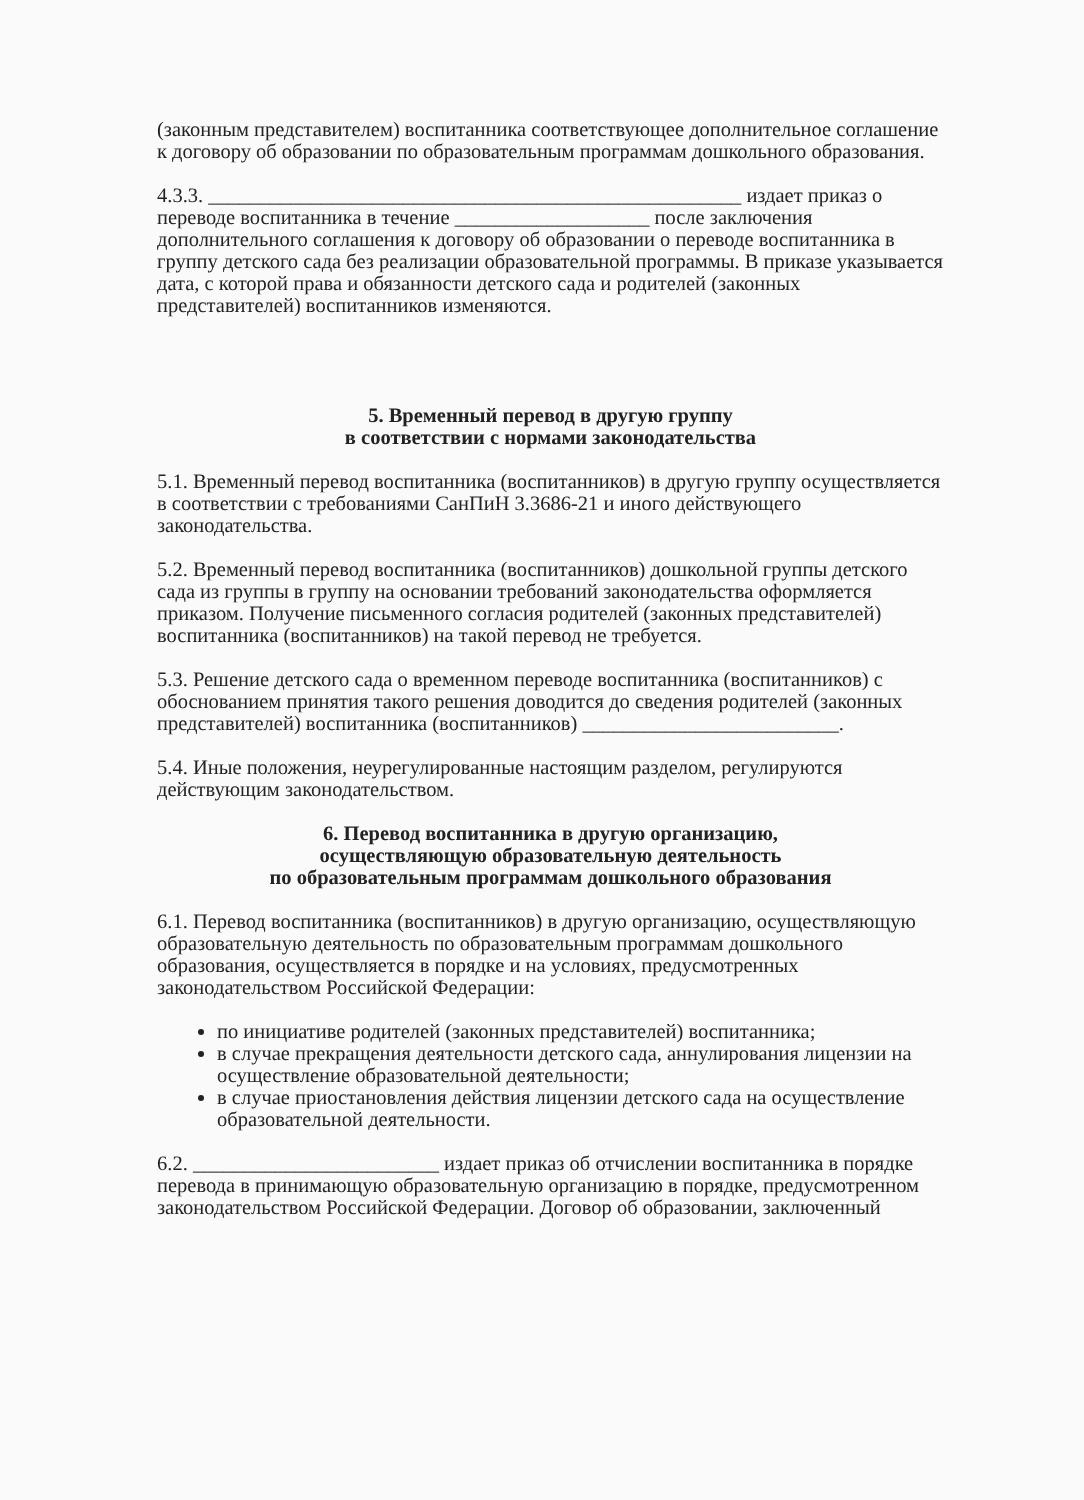(законным представителем) воспитанника соответствующее дополнительное соглашение к договору об образовании по образовательным программам дошкольного образования.
4.3.3. ____________________________________________________ издает приказ о переводе воспитанника в течение ___________________ после заключения дополнительного соглашения к договору об образовании о переводе воспитанника в группу детского сада без реализации образовательной программы. В приказе указывается дата, с которой права и обязанности детского сада и родителей (законных представителей) воспитанников изменяются.
5. Временный перевод в другую группу
в соответствии с нормами законодательства
5.1. Временный перевод воспитанника (воспитанников) в другую группу осуществляется в соответствии с требованиями СанПиН 3.3686-21 и иного действующего законодательства.
5.2. Временный перевод воспитанника (воспитанников) дошкольной группы детского сада из группы в группу на основании требований законодательства оформляется приказом. Получение письменного согласия родителей (законных представителей) воспитанника (воспитанников) на такой перевод не требуется.
5.3. Решение детского сада о временном переводе воспитанника (воспитанников) с обоснованием принятия такого решения доводится до сведения родителей (законных представителей) воспитанника (воспитанников) _________________________.
5.4. Иные положения, неурегулированные настоящим разделом, регулируются действующим законодательством.
6. Перевод воспитанника в другую организацию,
осуществляющую образовательную деятельность
по образовательным программам дошкольного образования
6.1. Перевод воспитанника (воспитанников) в другую организацию, осуществляющую образовательную деятельность по образовательным программам дошкольного образования, осуществляется в порядке и на условиях, предусмотренных законодательством Российской Федерации:
по инициативе родителей (законных представителей) воспитанника;
в случае прекращения деятельности детского сада, аннулирования лицензии на осуществление образовательной деятельности;
в случае приостановления действия лицензии детского сада на осуществление образовательной деятельности.
6.2. ________________________ издает приказ об отчислении воспитанника в порядке перевода в принимающую образовательную организацию в порядке, предусмотренном законодательством Российской Федерации. Договор об образовании, заключенный